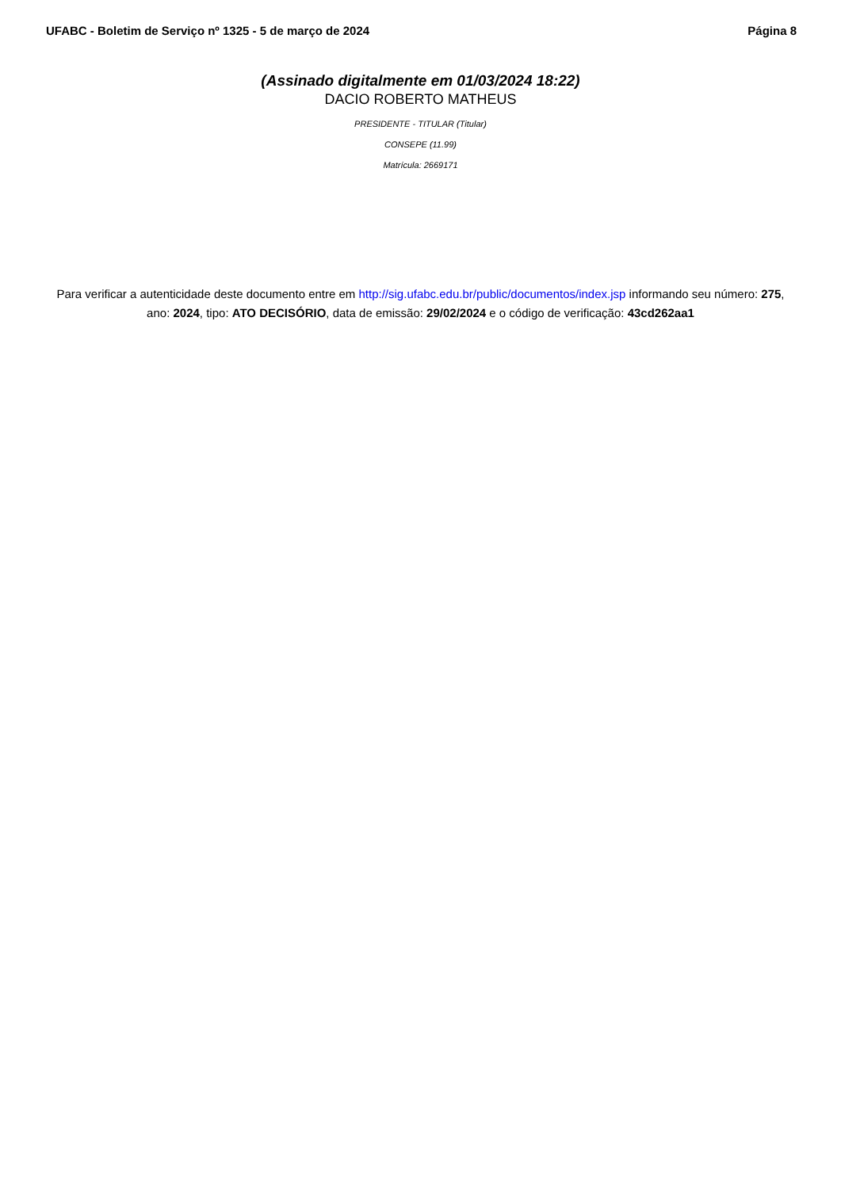UFABC - Boletim de Serviço nº 1325 - 5 de março de 2024 Página 8
(Assinado digitalmente em 01/03/2024 18:22)
DACIO ROBERTO MATHEUS
PRESIDENTE - TITULAR (Titular)
CONSEPE (11.99)
Matrícula: 2669171
Para verificar a autenticidade deste documento entre em http://sig.ufabc.edu.br/public/documentos/index.jsp informando seu número: 275, ano: 2024, tipo: ATO DECISÓRIO, data de emissão: 29/02/2024 e o código de verificação: 43cd262aa1